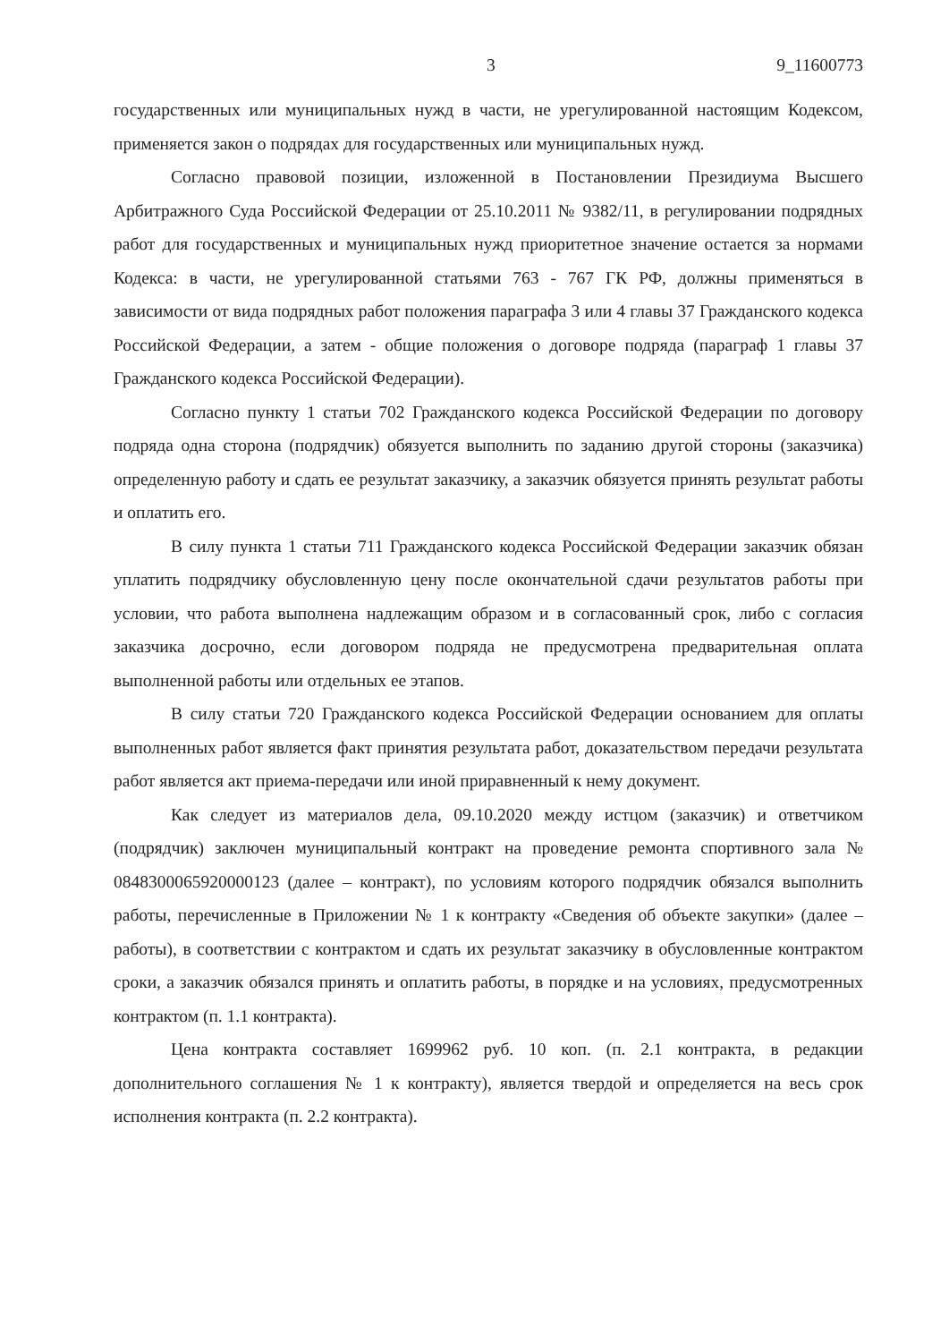3 9_11600773
государственных или муниципальных нужд в части, не урегулированной настоящим Кодексом, применяется закон о подрядах для государственных или муниципальных нужд.
Согласно правовой позиции, изложенной в Постановлении Президиума Высшего Арбитражного Суда Российской Федерации от 25.10.2011 № 9382/11, в регулировании подрядных работ для государственных и муниципальных нужд приоритетное значение остается за нормами Кодекса: в части, не урегулированной статьями 763 - 767 ГК РФ, должны применяться в зависимости от вида подрядных работ положения параграфа 3 или 4 главы 37 Гражданского кодекса Российской Федерации, а затем - общие положения о договоре подряда (параграф 1 главы 37 Гражданского кодекса Российской Федерации).
Согласно пункту 1 статьи 702 Гражданского кодекса Российской Федерации по договору подряда одна сторона (подрядчик) обязуется выполнить по заданию другой стороны (заказчика) определенную работу и сдать ее результат заказчику, а заказчик обязуется принять результат работы и оплатить его.
В силу пункта 1 статьи 711 Гражданского кодекса Российской Федерации заказчик обязан уплатить подрядчику обусловленную цену после окончательной сдачи результатов работы при условии, что работа выполнена надлежащим образом и в согласованный срок, либо с согласия заказчика досрочно, если договором подряда не предусмотрена предварительная оплата выполненной работы или отдельных ее этапов.
В силу статьи 720 Гражданского кодекса Российской Федерации основанием для оплаты выполненных работ является факт принятия результата работ, доказательством передачи результата работ является акт приема-передачи или иной приравненный к нему документ.
Как следует из материалов дела, 09.10.2020 между истцом (заказчик) и ответчиком (подрядчик) заключен муниципальный контракт на проведение ремонта спортивного зала № 0848300065920000123 (далее – контракт), по условиям которого подрядчик обязался выполнить работы, перечисленные в Приложении № 1 к контракту «Сведения об объекте закупки» (далее – работы), в соответствии с контрактом и сдать их результат заказчику в обусловленные контрактом сроки, а заказчик обязался принять и оплатить работы, в порядке и на условиях, предусмотренных контрактом (п. 1.1 контракта).
Цена контракта составляет 1699962 руб. 10 коп. (п. 2.1 контракта, в редакции дополнительного соглашения № 1 к контракту), является твердой и определяется на весь срок исполнения контракта (п. 2.2 контракта).